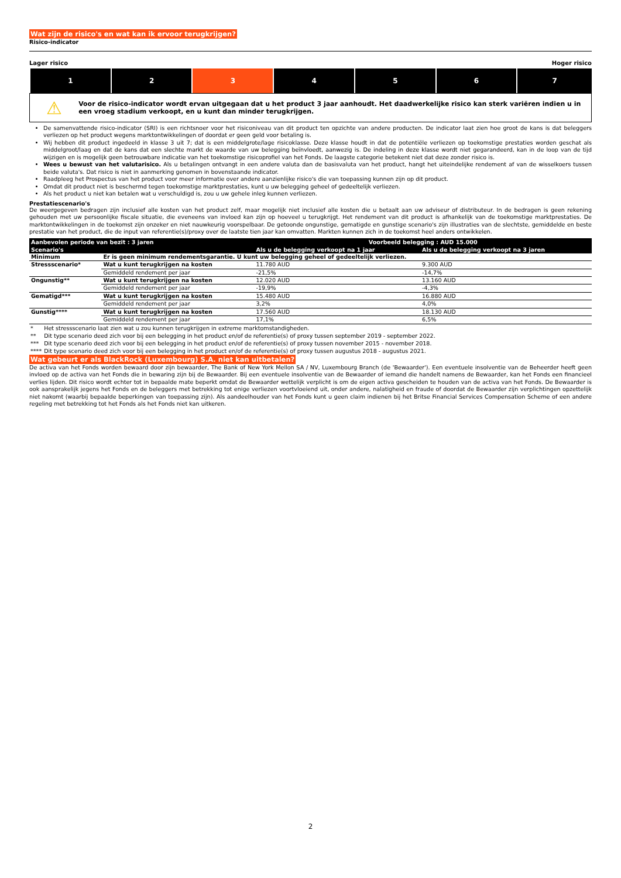Wat zijn de risico's en wat kan ik ervoor terugkrijgen?
Risico-indicator
Lager risico Hoger risico
| 1 | 2 | 3 | 4 | 5 | 6 | 7 |
⚠
Voor de risico-indicator wordt ervan uitgegaan dat u het product 3 jaar aanhoudt. Het daadwerkelijke risico kan sterk variëren indien u in een vroeg stadium verkoopt, en u kunt dan minder terugkrijgen.
De samenvattende risico-indicator (SRI) is een richtsnoer voor het risiconiveau van dit product ten opzichte van andere producten. De indicator laat zien hoe groot de kans is dat beleggers verliezen op het product wegens marktontwikkelingen of doordat er geen geld voor betaling is.
Wij hebben dit product ingedeeld in klasse 3 uit 7; dat is een middelgrote/lage risicoklasse. Deze klasse houdt in dat de potentiële verliezen op toekomstige prestaties worden geschat als middelgroot/laag en dat de kans dat een slechte markt de waarde van uw belegging beïnvloedt, aanwezig is. De indeling in deze klasse wordt niet gegarandeerd, kan in de loop van de tijd wijzigen en is mogelijk geen betrouwbare indicatie van het toekomstige risicoprofiel van het Fonds. De laagste categorie betekent niet dat deze zonder risico is.
Wees u bewust van het valutarisico. Als u betalingen ontvangt in een andere valuta dan de basisvaluta van het product, hangt het uiteindelijke rendement af van de wisselkoers tussen beide valuta's. Dat risico is niet in aanmerking genomen in bovenstaande indicator.
Raadpleeg het Prospectus van het product voor meer informatie over andere aanzienlijke risico's die van toepassing kunnen zijn op dit product.
Omdat dit product niet is beschermd tegen toekomstige marktprestaties, kunt u uw belegging geheel of gedeeltelijk verliezen.
Als het product u niet kan betalen wat u verschuldigd is, zou u uw gehele inleg kunnen verliezen.
Prestatiescenario's
De weergegeven bedragen zijn inclusief alle kosten van het product zelf, maar mogelijk niet inclusief alle kosten die u betaalt aan uw adviseur of distributeur. In de bedragen is geen rekening gehouden met uw persoonlijke fiscale situatie, die eveneens van invloed kan zijn op hoeveel u terugkrijgt. Het rendement van dit product is afhankelijk van de toekomstige marktprestaties. De marktontwikkelingen in de toekomst zijn onzeker en niet nauwkeurig voorspelbaar. De getoonde ongunstige, gematigde en gunstige scenario's zijn illustraties van de slechtste, gemiddelde en beste prestatie van het product, die de input van referentie(s)/proxy over de laatste tien jaar kan omvatten. Markten kunnen zich in de toekomst heel anders ontwikkelen.
| Aanbevolen periode van bezit : 3 jaren | | Voorbeeld belegging : AUD 15.000 | |
| --- | --- | --- | --- |
| Scenario's | | Als u de belegging verkoopt na 1 jaar | Als u de belegging verkoopt na 3 jaren |
| Minimum | Er is geen minimum rendementsgarantie. U kunt uw belegging geheel of gedeeltelijk verliezen. | | |
| Stressscenario* | Wat u kunt terugkrijgen na kosten | 11.780 AUD | 9.300 AUD |
| | Gemiddeld rendement per jaar | -21,5% | -14,7% |
| Ongunstig** | Wat u kunt terugkrijgen na kosten | 12.020 AUD | 13.160 AUD |
| | Gemiddeld rendement per jaar | -19,9% | -4,3% |
| Gematigd*** | Wat u kunt terugkrijgen na kosten | 15.480 AUD | 16.880 AUD |
| | Gemiddeld rendement per jaar | 3,2% | 4,0% |
| Gunstig**** | Wat u kunt terugkrijgen na kosten | 17.560 AUD | 18.130 AUD |
| | Gemiddeld rendement per jaar | 17,1% | 6,5% |
| * | Het stressscenario laat zien wat u zou kunnen terugkrijgen in extreme marktomstandigheden. |
| ** | Dit type scenario deed zich voor bij een belegging in het product en/of de referentie(s) of proxy tussen september 2019 - september 2022. |
| *** | Dit type scenario deed zich voor bij een belegging in het product en/of de referentie(s) of proxy tussen november 2015 - november 2018. |
| **** | Dit type scenario deed zich voor bij een belegging in het product en/of de referentie(s) of proxy tussen augustus 2018 - augustus 2021. |
Wat gebeurt er als BlackRock (Luxembourg) S.A. niet kan uitbetalen?
De activa van het Fonds worden bewaard door zijn bewaarder, The Bank of New York Mellon SA / NV, Luxembourg Branch (de 'Bewaarder'). Een eventuele insolventie van de Beheerder heeft geen invloed op de activa van het Fonds die in bewaring zijn bij de Bewaarder. Bij een eventuele insolventie van de Bewaarder of iemand die handelt namens de Bewaarder, kan het Fonds een financieel verlies lijden. Dit risico wordt echter tot in bepaalde mate beperkt omdat de Bewaarder wettelijk verplicht is om de eigen activa gescheiden te houden van de activa van het Fonds. De Bewaarder is ook aansprakelijk jegens het Fonds en de beleggers met betrekking tot enige verliezen voortvloeiend uit, onder andere, nalatigheid en fraude of doordat de Bewaarder zijn verplichtingen opzettelijk niet nakomt (waarbij bepaalde beperkingen van toepassing zijn). Als aandeelhouder van het Fonds kunt u geen claim indienen bij het Britse Financial Services Compensation Scheme of een andere regeling met betrekking tot het Fonds als het Fonds niet kan uitkeren.
2